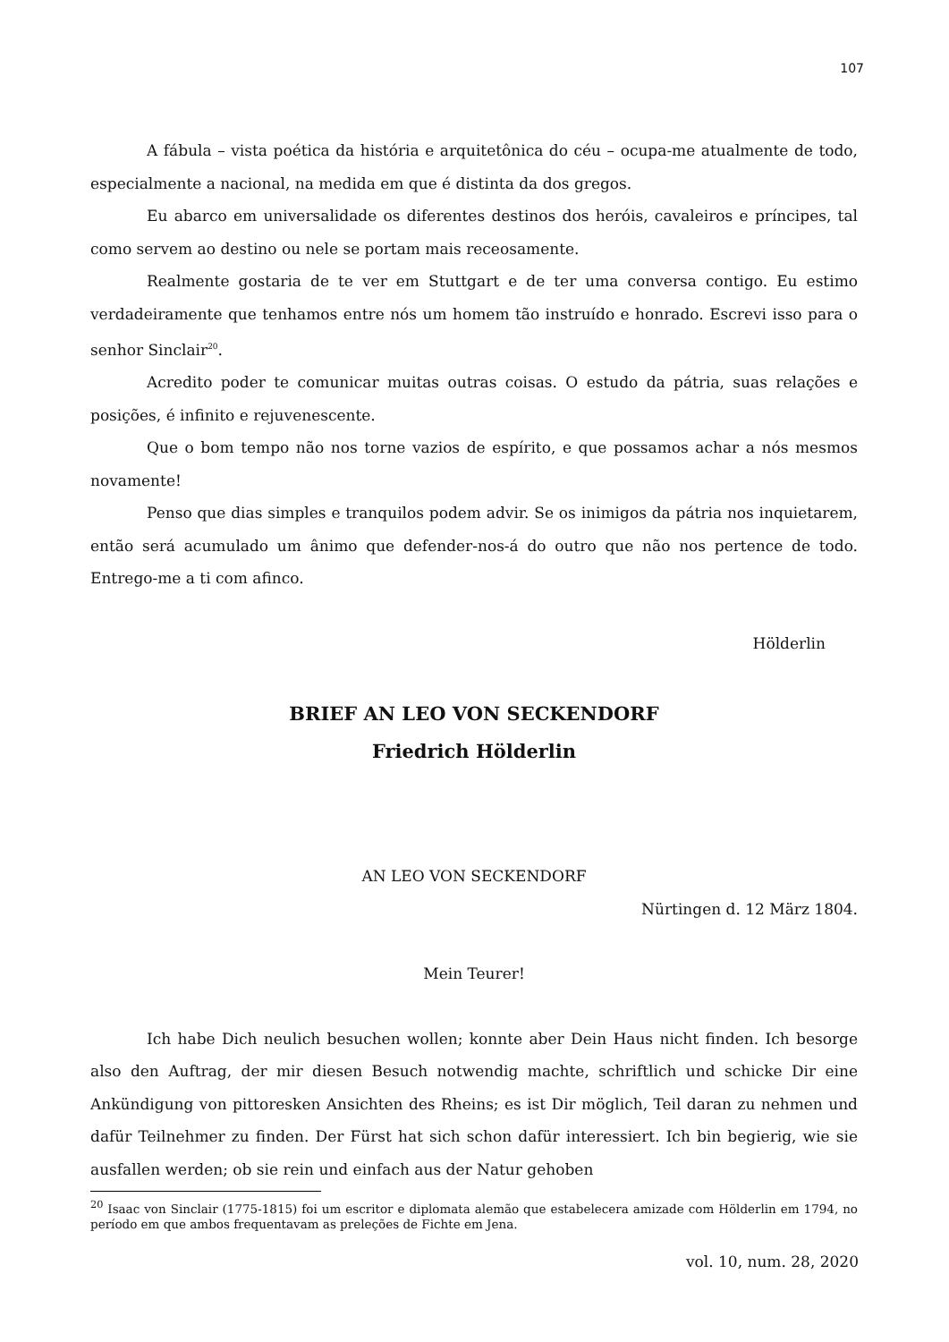107
A fábula – vista poética da história e arquitetônica do céu – ocupa-me atualmente de todo, especialmente a nacional, na medida em que é distinta da dos gregos.
Eu abarco em universalidade os diferentes destinos dos heróis, cavaleiros e príncipes, tal como servem ao destino ou nele se portam mais receosamente.
Realmente gostaria de te ver em Stuttgart e de ter uma conversa contigo. Eu estimo verdadeiramente que tenhamos entre nós um homem tão instruído e honrado. Escrevi isso para o senhor Sinclair<sup>20</sup>.
Acredito poder te comunicar muitas outras coisas. O estudo da pátria, suas relações e posições, é infinito e rejuvenescente.
Que o bom tempo não nos torne vazios de espírito, e que possamos achar a nós mesmos novamente!
Penso que dias simples e tranquilos podem advir. Se os inimigos da pátria nos inquietarem, então será acumulado um ânimo que defender-nos-á do outro que não nos pertence de todo. Entrego-me a ti com afinco.
Hölderlin
BRIEF AN LEO VON SECKENDORF
Friedrich Hölderlin
AN LEO VON SECKENDORF
Nürtingen d. 12 März 1804.
Mein Teurer!
Ich habe Dich neulich besuchen wollen; konnte aber Dein Haus nicht finden. Ich besorge also den Auftrag, der mir diesen Besuch notwendig machte, schriftlich und schicke Dir eine Ankündigung von pittoresken Ansichten des Rheins; es ist Dir möglich, Teil daran zu nehmen und dafür Teilnehmer zu finden. Der Fürst hat sich schon dafür interessiert. Ich bin begierig, wie sie ausfallen werden; ob sie rein und einfach aus der Natur gehoben
<sup>20</sup> Isaac von Sinclair (1775-1815) foi um escritor e diplomata alemão que estabelecera amizade com Hölderlin em 1794, no período em que ambos frequentavam as preleções de Fichte em Jena.
vol. 10, num. 28, 2020